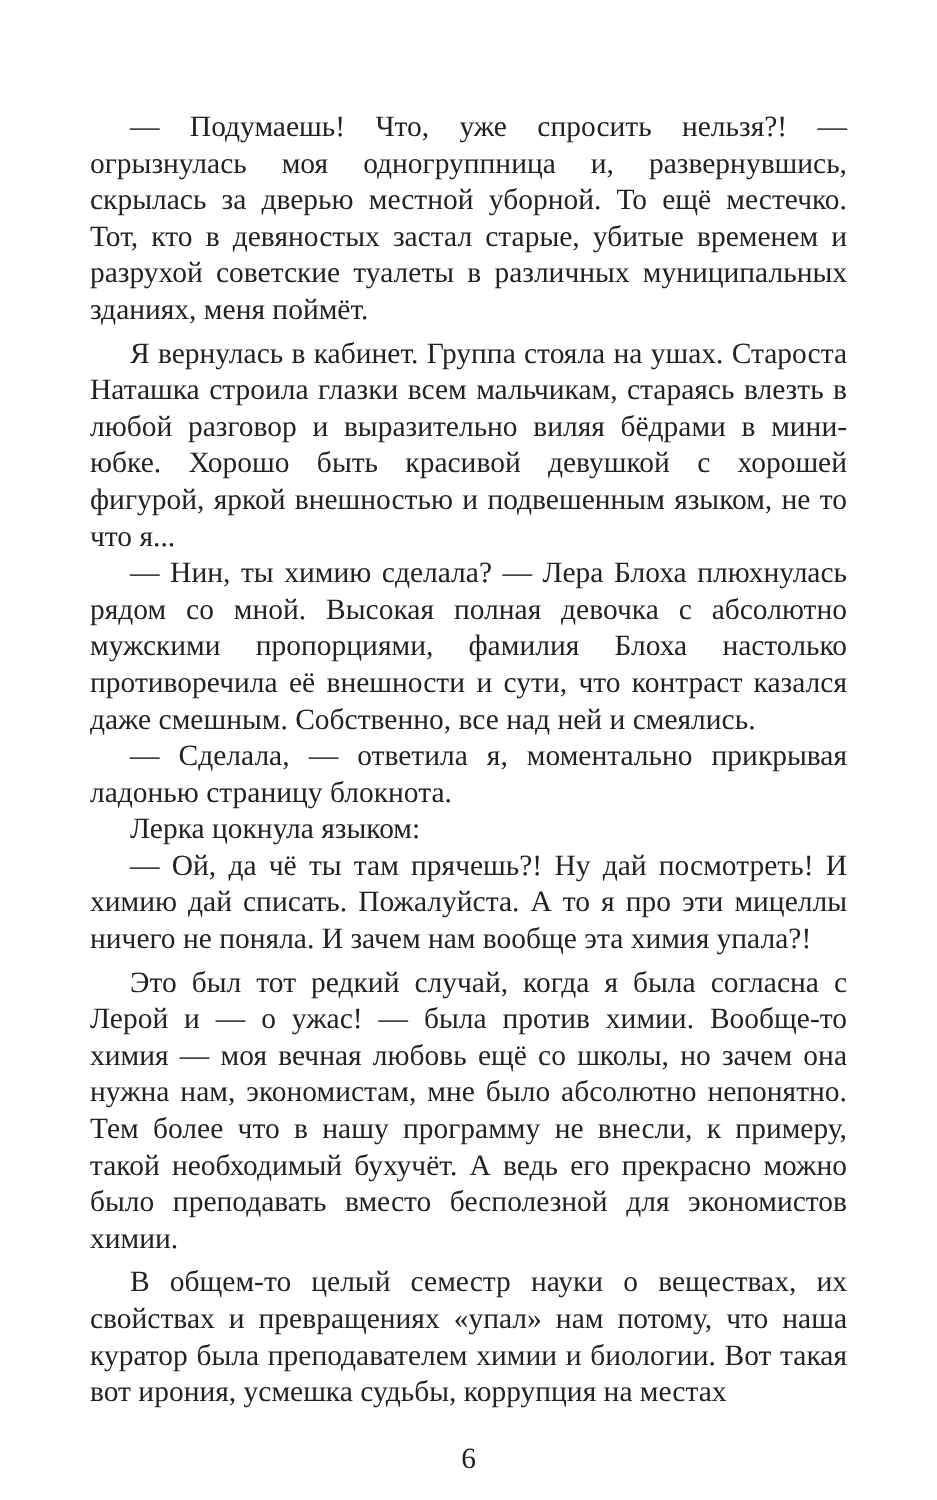— Подумаешь! Что, уже спросить нельзя?! — огрызнулась моя одногруппница и, развернувшись, скрылась за дверью местной уборной. То ещё местечко. Тот, кто в девяностых застал старые, убитые временем и разрухой советские туалеты в различных муниципальных зданиях, меня поймёт.
Я вернулась в кабинет. Группа стояла на ушах. Староста Наташка строила глазки всем мальчикам, стараясь влезть в любой разговор и выразительно виляя бёдрами в мини-юбке. Хорошо быть красивой девушкой с хорошей фигурой, яркой внешностью и подвешенным языком, не то что я...
— Нин, ты химию сделала? — Лера Блоха плюхнулась рядом со мной. Высокая полная девочка с абсолютно мужскими пропорциями, фамилия Блоха настолько противоречила её внешности и сути, что контраст казался даже смешным. Собственно, все над ней и смеялись.
— Сделала, — ответила я, моментально прикрывая ладонью страницу блокнота.
Лерка цокнула языком:
— Ой, да чё ты там прячешь?! Ну дай посмотреть! И химию дай списать. Пожалуйста. А то я про эти мицеллы ничего не поняла. И зачем нам вообще эта химия упала?!
Это был тот редкий случай, когда я была согласна с Лерой и — о ужас! — была против химии. Вообще-то химия — моя вечная любовь ещё со школы, но зачем она нужна нам, экономистам, мне было абсолютно непонятно. Тем более что в нашу программу не внесли, к примеру, такой необходимый бухучёт. А ведь его прекрасно можно было преподавать вместо бесполезной для экономистов химии.
В общем-то целый семестр науки о веществах, их свойствах и превращениях «упал» нам потому, что наша куратор была преподавателем химии и биологии. Вот такая вот ирония, усмешка судьбы, коррупция на местах
6